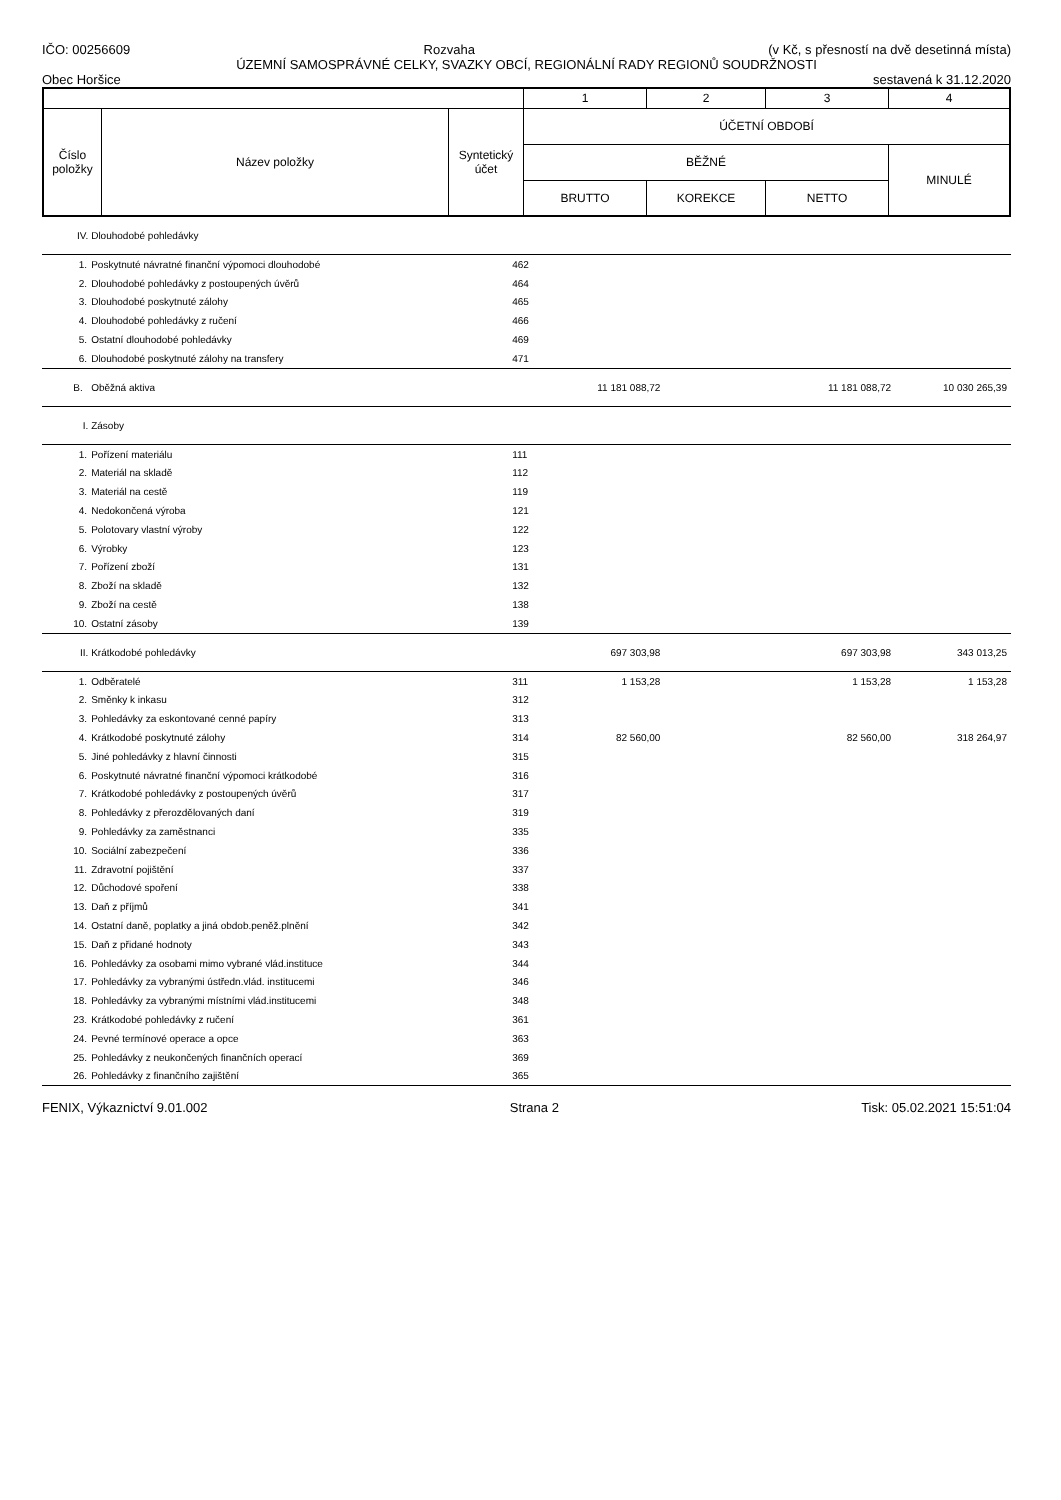IČO: 00256609 Rozvaha (v Kč, s přesností na dvě desetinná místa)
ÚZEMNÍ SAMOSPRÁVNÉ CELKY, SVAZKY OBCÍ, REGIONÁLNÍ RADY REGIONŮ SOUDRŽNOSTI
Obec Horšice sestavená k 31.12.2020
| | | | 1 | 2 | 3 | 4 |
| Číslo položky | Název položky | Syntetický účet | ÚČETNÍ OBDOBÍ | | | |
| | | | BĚŽNÉ | | | MINULÉ |
| | | | BRUTTO | KOREKCE | NETTO | |
| IV. | Dlouhodobé pohledávky | | | | | |
| 1. | Poskytnuté návratné finanční výpomoci dlouhodobé | 462 | | | | |
| 2. | Dlouhodobé pohledávky z postoupených úvěrů | 464 | | | | |
| 3. | Dlouhodobé poskytnuté zálohy | 465 | | | | |
| 4. | Dlouhodobé pohledávky z ručení | 466 | | | | |
| 5. | Ostatní dlouhodobé pohledávky | 469 | | | | |
| 6. | Dlouhodobé poskytnuté zálohy na transfery | 471 | | | | |
| B. | Oběžná aktiva | | 11 181 088,72 | | 11 181 088,72 | 10 030 265,39 |
| I. | Zásoby | | | | | |
| 1. | Pořízení materiálu | 111 | | | | |
| 2. | Materiál na skladě | 112 | | | | |
| 3. | Materiál na cestě | 119 | | | | |
| 4. | Nedokončená výroba | 121 | | | | |
| 5. | Polotovary vlastní výroby | 122 | | | | |
| 6. | Výrobky | 123 | | | | |
| 7. | Pořízení zboží | 131 | | | | |
| 8. | Zboží na skladě | 132 | | | | |
| 9. | Zboží na cestě | 138 | | | | |
| 10. | Ostatní zásoby | 139 | | | | |
| II. | Krátkodobé pohledávky | | 697 303,98 | | 697 303,98 | 343 013,25 |
| 1. | Odběratelé | 311 | 1 153,28 | | 1 153,28 | 1 153,28 |
| 2. | Směnky k inkasu | 312 | | | | |
| 3. | Pohledávky za eskontované cenné papíry | 313 | | | | |
| 4. | Krátkodobé poskytnuté zálohy | 314 | 82 560,00 | | 82 560,00 | 318 264,97 |
| 5. | Jiné pohledávky z hlavní činnosti | 315 | | | | |
| 6. | Poskytnuté návratné finanční výpomoci krátkodobé | 316 | | | | |
| 7. | Krátkodobé pohledávky z postoupených úvěrů | 317 | | | | |
| 8. | Pohledávky z přerozdělovaných daní | 319 | | | | |
| 9. | Pohledávky za zaměstnanci | 335 | | | | |
| 10. | Sociální zabezpečení | 336 | | | | |
| 11. | Zdravotní pojištění | 337 | | | | |
| 12. | Důchodové spoření | 338 | | | | |
| 13. | Daň z příjmů | 341 | | | | |
| 14. | Ostatní daně, poplatky a jiná obdob.peněž.plnění | 342 | | | | |
| 15. | Daň z přidané hodnoty | 343 | | | | |
| 16. | Pohledávky za osobami mimo vybrané vlád.instituce | 344 | | | | |
| 17. | Pohledávky za vybranými ústředn.vlád. institucemi | 346 | | | | |
| 18. | Pohledávky za vybranými místními vlád.institucemi | 348 | | | | |
| 23. | Krátkodobé pohledávky z ručení | 361 | | | | |
| 24. | Pevné termínové operace a opce | 363 | | | | |
| 25. | Pohledávky z neukončených finančních operací | 369 | | | | |
| 26. | Pohledávky z finančního zajištění | 365 | | | | |
FENIX, Výkaznictví 9.01.002 Strana 2 Tisk: 05.02.2021 15:51:04